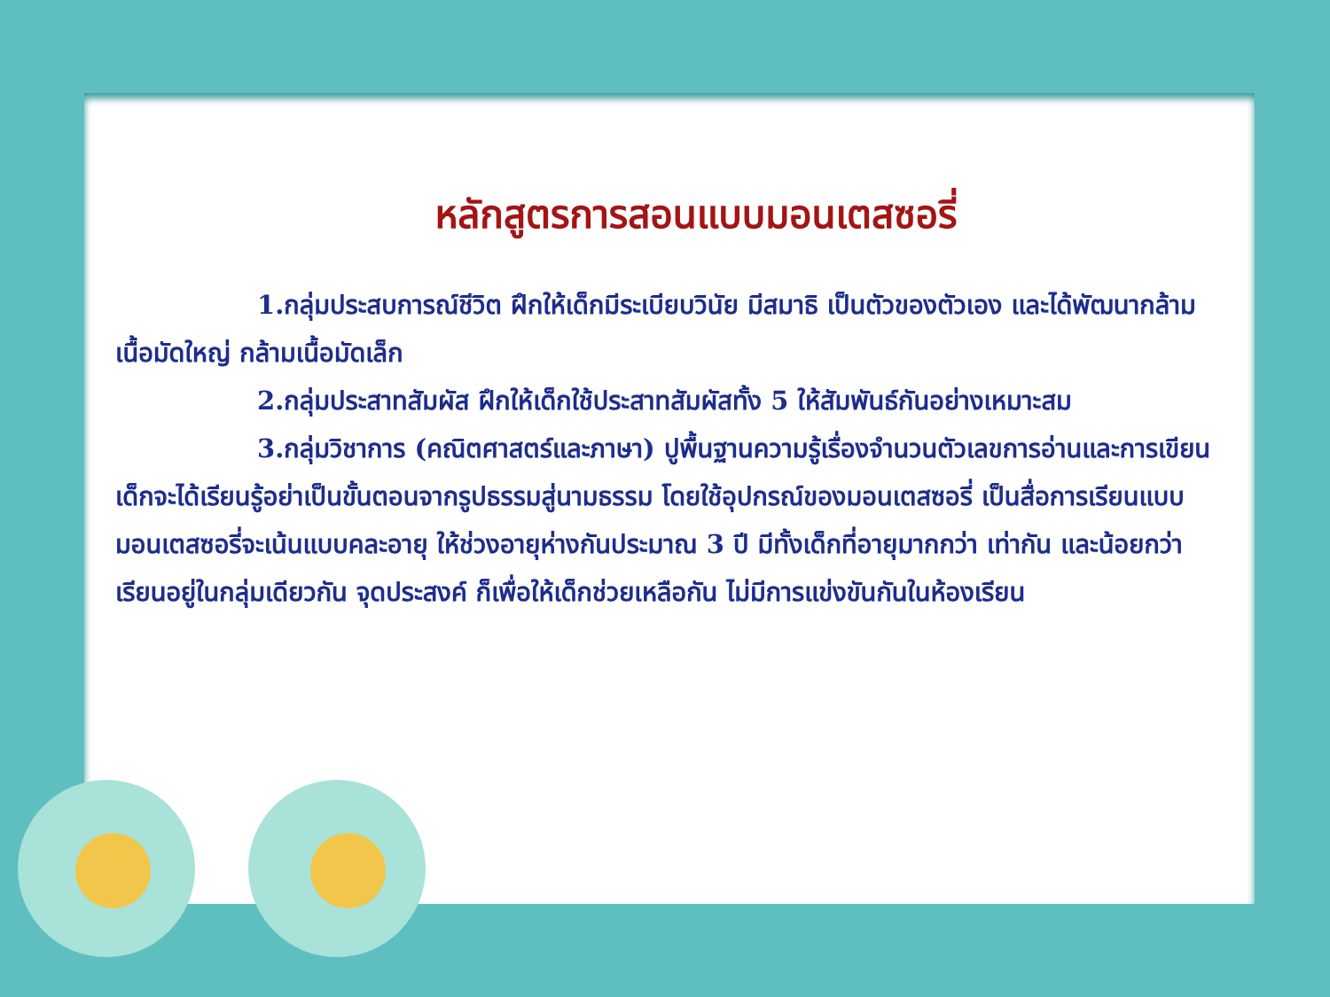หลักสูตรการสอนแบบมอนเตสซอรี่
1.กลุ่มประสบการณ์ชีวิต ฝึกให้เด็กมีระเบียบวินัย มีสมาธิ เป็นตัวของตัวเอง และได้พัฒนากล้ามเนื้อมัดใหญ่ กล้ามเนื้อมัดเล็ก
2.กลุ่มประสาทสัมผัส ฝึกให้เด็กใช้ประสาทสัมผัสทั้ง 5 ให้สัมพันธ์กันอย่างเหมาะสม
3.กลุ่มวิชาการ (คณิตศาสตร์และภาษา) ปูพื้นฐานความรู้เรื่องจำนวนตัวเลขการอ่านและการเขียน เด็กจะได้เรียนรู้อย่าเป็นขั้นตอนจากรูปธรรมสู่นามธรรม โดยใช้อุปกรณ์ของมอนเตสซอรี่ เป็นสื่อการเรียนแบบมอนเตสซอรี่จะเน้นแบบคละอายุ ให้ช่วงอายุห่างกันประมาณ 3 ปี มีทั้งเด็กที่อายุมากกว่า เท่ากัน และน้อยกว่า เรียนอยู่ในกลุ่มเดียวกัน จุดประสงค์ ก็เพื่อให้เด็กช่วยเหลือกัน ไม่มีการแข่งขันกันในห้องเรียน